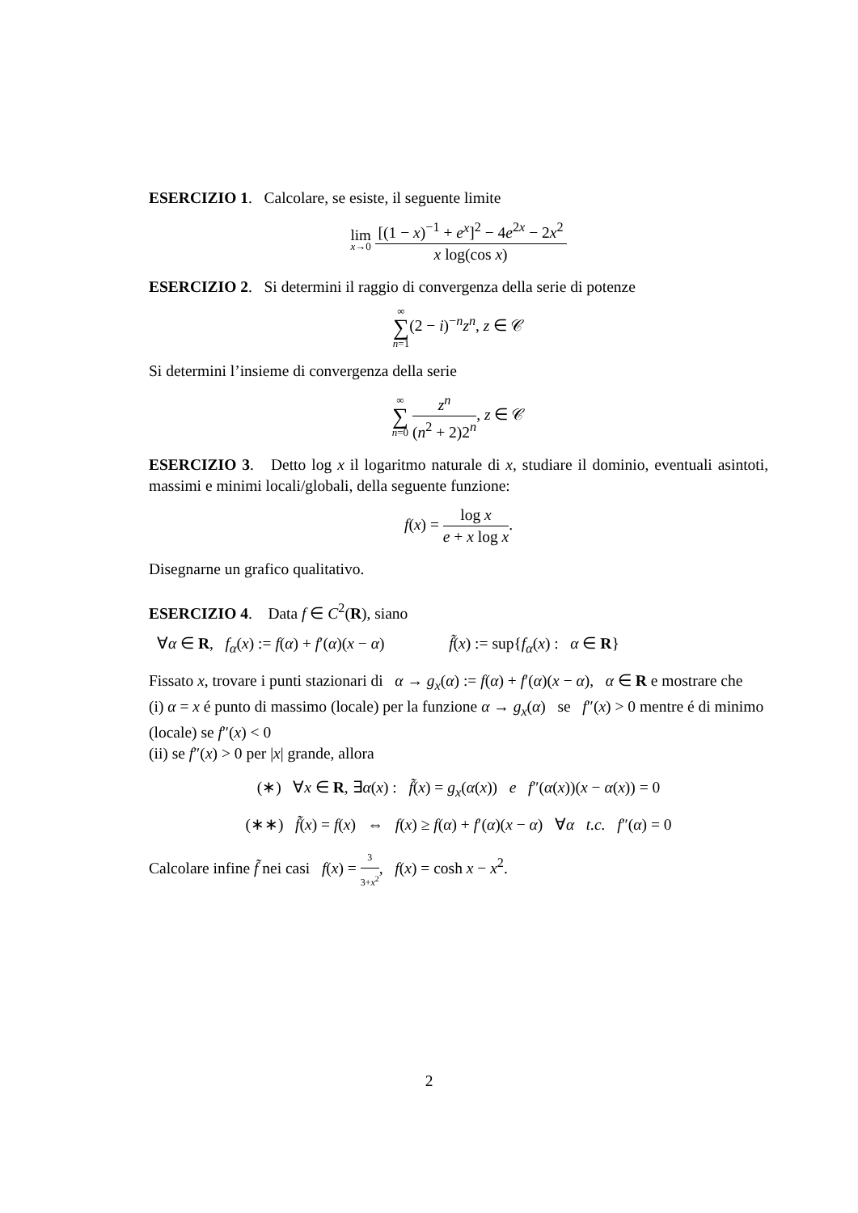ESERCIZIO 1. Calcolare, se esiste, il seguente limite
lim x→0 [(1 − x)<sup>−1</sup> + e<sup>x</sup>]<sup>2</sup> − 4e<sup>2x</sup> − 2x<sup>2</sup> x log(cos x)
ESERCIZIO 2. Si determini il raggio di convergenza della serie di potenze
∞ ∑ n=1(2 − i)<sup>−n</sup>z<sup>n</sup>, z ∈ 𝒞
Si determini l’insieme di convergenza della serie
∞ ∑ n=0 z<sup>n</sup> (n<sup>2</sup> + 2)2<sup>n</sup>, z ∈ 𝒞
ESERCIZIO 3. Detto log x il logaritmo naturale di x, studiare il dominio, eventuali asintoti, massimi e minimi locali/globali, della seguente funzione:
f(x) = log x e + x log x.
Disegnarne un grafico qualitativo.
ESERCIZIO 4. Data f ∈ C<sup>2</sup>(R), siano
∀α ∈ R, f<sub>α</sub>(x) := f(α) + f′(α)(x − α) f̃(x) := sup{f<sub>α</sub>(x) : α ∈ R}
Fissato x, trovare i punti stazionari di α → g<sub>x</sub>(α) := f(α) + f′(α)(x − α), α ∈ R e mostrare che
(i) α = x é punto di massimo (locale) per la funzione α → g<sub>x</sub>(α) se f″(x) > 0 mentre é di minimo (locale) se f″(x) < 0
(ii) se f″(x) > 0 per |x| grande, allora
(∗) ∀x ∈ R, ∃α(x) : f̃(x) = g<sub>x</sub>(α(x)) e f″(α(x))(x − α(x)) = 0
(∗∗) f̃(x) = f(x) ⇔ f(x) ≥ f(α) + f′(α)(x − α) ∀α t.c. f″(α) = 0
Calcolare infine f̃ nei casi f(x) = 3 3+x<sup>2</sup>, f(x) = cosh x − x<sup>2</sup>.
2